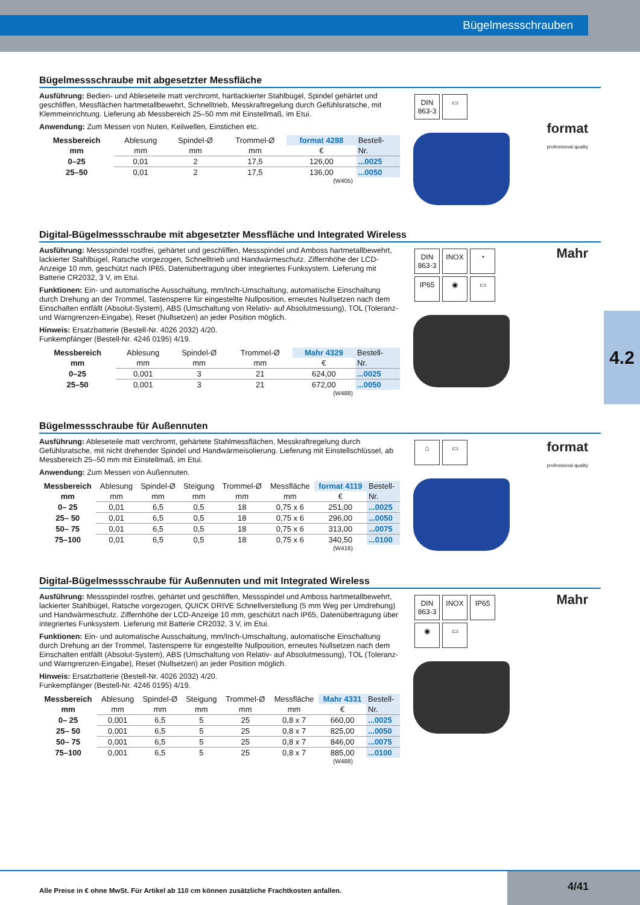Bügelmessschrauben
4.2
Bügelmessschraube mit abgesetzter Messfläche
Ausführung: Bedien- und Ableseteile matt verchromt, hartlackierter Stahlbügel, Spindel gehärtet und geschliffen, Messflächen hartmetallbewehrt, Schnelltrieb, Messkraftregelung durch Gefühlsratsche, mit Klemmeinrichtung. Lieferung ab Messbereich 25–50 mm mit Einstellmaß, im Etui.
Anwendung: Zum Messen von Nuten, Keilwellen, Einstichen etc.
| Messbereich | Ablesung | Spindel-Ø | Trommel-Ø | format 4288 | Bestell- |
| mm | mm | mm | mm | € | Nr. |
| 0–25 | 0,01 | 2 | 17,5 | 126,00 | ...0025 |
| 25–50 | 0,01 | 2 | 17,5 | 136,00 | ...0050 |
(W405)
DIN 863-3 ▭
format
professional quality
Digital-Bügelmessschraube mit abgesetzter Messfläche und Integrated Wireless
Ausführung: Messspindel rostfrei, gehärtet und geschliffen, Messspindel und Amboss hartmetallbewehrt, lackierter Stahlbügel, Ratsche vorgezogen, Schnelltrieb und Handwärmeschutz. Ziffernhöhe der LCD-Anzeige 10 mm, geschützt nach IP65, Datenübertragung über integriertes Funksystem. Lieferung mit Batterie CR2032, 3 V, im Etui.
Funktionen: Ein- und automatische Ausschaltung, mm/Inch-Umschaltung, automatische Einschaltung durch Drehung an der Trommel, Tastensperre für eingestellte Nullposition, erneutes Nullsetzen nach dem Einschalten entfällt (Absolut-System), ABS (Umschaltung von Relativ- auf Absolutmessung), TOL (Toleranz- und Warngrenzen-Eingabe), Reset (Nullsetzen) an jeder Position möglich.
Hinweis: Ersatzbatterie (Bestell-Nr. 4026 2032) 4/20.
Funkempfänger (Bestell-Nr. 4246 0195) 4/19.
| Messbereich | Ablesung | Spindel-Ø | Trommel-Ø | Mahr 4329 | Bestell- |
| mm | mm | mm | mm | € | Nr. |
| 0–25 | 0,001 | 3 | 21 | 624,00 | ...0025 |
| 25–50 | 0,001 | 3 | 21 | 672,00 | ...0050 |
(W488)
DIN 863-3 INOX ◔
IP65 ◉ ▭
Mahr
Bügelmessschraube für Außennuten
Ausführung: Ableseteile matt verchromt, gehärtete Stahlmessflächen, Messkraftregelung durch Gefühlsratsche, mit nicht drehender Spindel und Handwärmeisolierung. Lieferung mit Einstellschlüssel, ab Messbereich 25–50 mm mit Einstellmaß, im Etui.
Anwendung: Zum Messen von Außennuten.
| Messbereich | Ablesung | Spindel-Ø | Steigung | Trommel-Ø | Messfläche | format 4119 | Bestell- |
| mm | mm | mm | mm | mm | mm | € | Nr. |
| 0– 25 | 0,01 | 6,5 | 0,5 | 18 | 0,75 x 6 | 251,00 | ...0025 |
| 25– 50 | 0,01 | 6,5 | 0,5 | 18 | 0,75 x 6 | 296,00 | ...0050 |
| 50– 75 | 0,01 | 6,5 | 0,5 | 18 | 0,75 x 6 | 313,00 | ...0075 |
| 75–100 | 0,01 | 6,5 | 0,5 | 18 | 0,75 x 6 | 340,50 | ...0100 |
(W416)
⌂ ▭
format
professional quality
Digital-Bügelmessschraube für Außennuten und mit Integrated Wireless
Ausführung: Messspindel rostfrei, gehärtet und geschliffen, Messspindel und Amboss hartmetallbewehrt, lackierter Stahlbügel, Ratsche vorgezogen, QUICK DRIVE Schnellverstellung (5 mm Weg per Umdrehung) und Handwärmeschutz. Ziffernhöhe der LCD-Anzeige 10 mm, geschützt nach IP65, Datenübertragung über integriertes Funksystem. Lieferung mit Batterie CR2032, 3 V, im Etui.
Funktionen: Ein- und automatische Ausschaltung, mm/Inch-Umschaltung, automatische Einschaltung durch Drehung an der Trommel, Tastensperre für eingestellte Nullposition, erneutes Nullsetzen nach dem Einschalten entfällt (Absolut-System), ABS (Umschaltung von Relativ- auf Absolutmessung), TOL (Toleranz- und Warngrenzen-Eingabe), Reset (Nullsetzen) an jeder Position möglich.
Hinweis: Ersatzbatterie (Bestell-Nr. 4026 2032) 4/20.
Funkempfänger (Bestell-Nr. 4246 0195) 4/19.
| Messbereich | Ablesung | Spindel-Ø | Steigung | Trommel-Ø | Messfläche | Mahr 4331 | Bestell- |
| mm | mm | mm | mm | mm | mm | € | Nr. |
| 0– 25 | 0,001 | 6,5 | 5 | 25 | 0,8 x 7 | 660,00 | ...0025 |
| 25– 50 | 0,001 | 6,5 | 5 | 25 | 0,8 x 7 | 825,00 | ...0050 |
| 50– 75 | 0,001 | 6,5 | 5 | 25 | 0,8 x 7 | 846,00 | ...0075 |
| 75–100 | 0,001 | 6,5 | 5 | 25 | 0,8 x 7 | 885,00 | ...0100 |
(W488)
DIN 863-3 INOX IP65
◉ ▭
Mahr
Alle Preise in € ohne MwSt. Für Artikel ab 110 cm können zusätzliche Frachtkosten anfallen.
4/41